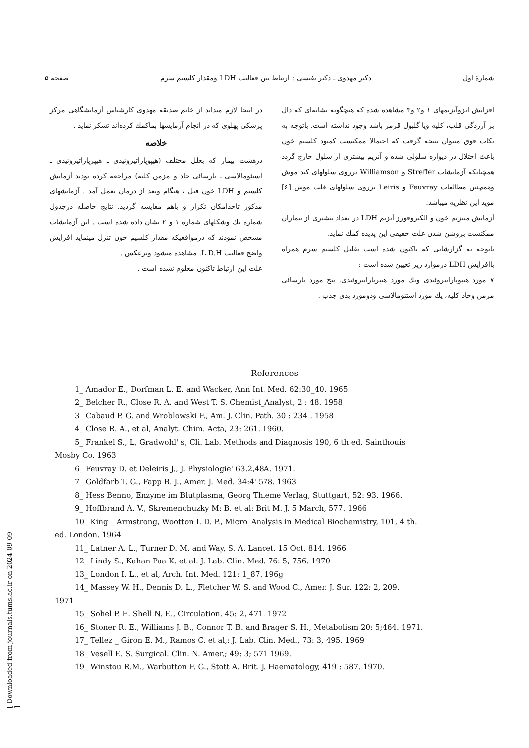شمارهٔ اول دکتر مهدوی ـ دکتر نفیسی : ارتباط بین فعالیت LDH ومقدار کلسیم سرم صفحه ۵
افزایش ایزوآنزیمهای ۱ و۲ و۳ مشاهده شده که هیچگونه نشانه‌ای که دال بر آزردگی قلب، کلیه ویا گلبول قرمز باشد وجود نداشته است. باتوجه به نکات فوق میتوان نتیجه گرفت که احتمالا ممکنست کمبود کلسیم خون باعث اختلال در دیواره سلولی شده و آنزیم بیشتری از سلول خارج گردد همچنانکه آزمایشات Streffer و Williamson برروی سلولهای کبد موش وهمچنین مطالعات Feuvray و Leiris برروی سلولهای قلب موش [۶] موید این نظریه میباشد.
آزمایش منیزیم خون و الکتروفورز آنزیم LDH در تعداد بیشتری از بیماران ممکنست بروشن شدن علت حقیقی این پدیده کمك نماید.
باتوجه به گزارشاتی که تاکنون شده است تقلیل کلسیم سرم همراه باافزایش LDH درموارد زیر تعیین شده است :
۷ مورد هیپوپاراتیروئیدی ویك مورد هیپرپاراتیروئیدی. پنج مورد نارسائی مزمن وحاد کلیه، یك مورد استئومالاسی ودومورد بدی جذب .
در اینجا لازم میداند از خانم صدیقه مهدوی کارشناس آزمایشگاهی مرکز پزشکی پهلوی که در انجام آزمایشها بماکمك کرده‌اند تشکر نماید .
خلاصه
درهشت بیمار که بعلل مختلف (هیپوپاراتیروئیدی ـ هیپرپاراتیروئیدی ـ استئومالاسی ـ نارسائی حاد و مزمن کلیه) مراجعه کرده بودند آزمایش کلسیم و LDH خون قبل ، هنگام وبعد از درمان بعمل آمد . آزمایشهای مذکور تاحدامکان تکرار و باهم مقایسه گردید. نتایج حاصله درجدول شماره یك وشکلهای شماره ۱ و ۲ نشان داده شده است . این آزمایشات مشخص نمودند که درمواقعیکه مقدار کلسیم خون تنزل مینماید افزایش واضح فعالیت L.D.H. مشاهده میشود وبرعکس .
علت این ارتباط تاکنون معلوم نشده است .
References
1_ Amador E., Dorfman L. E. and Wacker, Ann Int. Med. 62:30_40. 1965
2_ Belcher R., Close R. A. and West T. S. Chemist_Analyst, 2 : 48. 1958
3_ Cabaud P. G. and Wroblowski F., Am. J. Clin. Path. 30 : 234 . 1958
4_ Close R. A., et al, Analyt. Chim. Acta, 23: 261. 1960.
5_ Frankel S., L, Gradwohl' s, Cli. Lab. Methods and Diagnosis 190, 6 th ed. Sainthouis
Mosby Co. 1963
6_ Feuvray D. et Deleiris J., J. Physiologie' 63.2,48A. 1971.
7_ Goldfarb T. G., Fapp B. J., Amer. J. Med. 34:4' 578. 1963
8_ Hess Benno, Enzyme im Blutplasma, Georg Thieme Verlag, Stuttgart, 52: 93. 1966.
9_ Hoffbrand A. V., Skremenchuzky M: B. et al: Brit M. J. 5 March, 577. 1966
10_ King _ Armstrong, Wootton I. D. P., Micro_Analysis in Medical Biochemistry, 101, 4 th.
ed. London. 1964
11_ Latner A. L., Turner D. M. and Way, S. A. Lancet. 15 Oct. 814. 1966
12_ Lindy S., Kahan Paa K. et al. J. Lab. Clin. Med. 76: 5, 756. 1970
13_ London I. L., et al, Arch. Int. Med. 121: 1_87. 196g
14_ Massey W. H., Dennis D. L., Fletcher W. S. and Wood C., Amer. J. Sur. 122: 2, 209.
1971
15_ Sohel P. E. Shell N. E., Circulation. 45: 2, 471. 1972
16_ Stoner R. E., Williams J. B., Connor T. B. and Brager S. H., Metabolism 20: 5;464. 1971.
17_ Tellez _ Giron E. M., Ramos C. et al,: J. Lab. Clin. Med., 73: 3, 495. 1969
18_ Vesell E. S. Surgical. Clin. N. Amer.; 49: 3; 571 1969.
19_ Winstou R.M., Warbutton F. G., Stott A. Brit. J. Haematology, 419 : 587. 1970.
[ Downloaded from journals.tums.ac.ir on 2024-09-09 ]